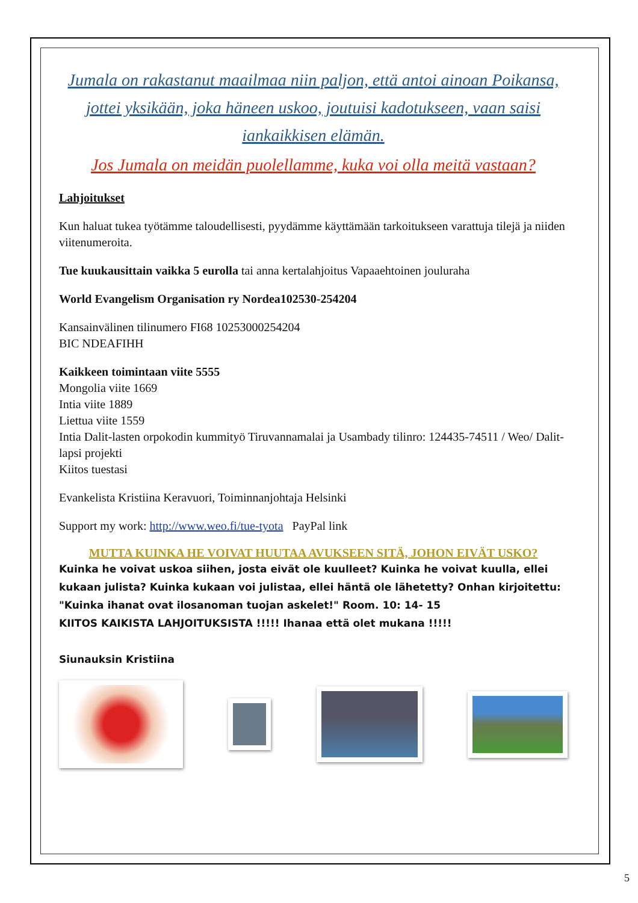Jumala on rakastanut maailmaa niin paljon, että antoi ainoan Poikansa, jottei yksikään, joka häneen uskoo, joutuisi kadotukseen, vaan saisi iankaikkisen elämän.
Jos Jumala on meidän puolellamme, kuka voi olla meitä vastaan?
Lahjoitukset
Kun haluat tukea työtämme taloudellisesti, pyydämme käyttämään tarkoitukseen varattuja tilejä ja niiden viitenumeroita.
Tue kuukausittain vaikka 5 eurolla tai anna kertalahjoitus Vapaaehtoinen jouluraha
World Evangelism Organisation ry Nordea102530-254204
Kansainvälinen tilinumero FI68 10253000254204
BIC NDEAFIHH
Kaikkeen toimintaan viite 5555
Mongolia viite 1669
Intia viite 1889
Liettua viite 1559
Intia Dalit-lasten orpokodin kummityö Tiruvannamalai ja Usambady tilinro: 124435-74511 / Weo/ Dalit- lapsi projekti
Kiitos tuestasi
Evankelista Kristiina Keravuori, Toiminnanjohtaja Helsinki
Support my work: http://www.weo.fi/tue-tyota PayPal link
MUTTA KUINKA HE VOIVAT HUUTAA AVUKSEEN SITÄ, JOHON EIVÄT USKO?
Kuinka he voivat uskoa siihen, josta eivät ole kuulleet? Kuinka he voivat kuulla, ellei kukaan julista? Kuinka kukaan voi julistaa, ellei häntä ole lähetetty? Onhan kirjoitettu: "Kuinka ihanat ovat ilosanoman tuojan askelet!" Room. 10: 14- 15
KIITOS KAIKISTA LAHJOITUKSISTA !!!!! Ihanaa että olet mukana !!!!!
Siunauksin Kristiina
5